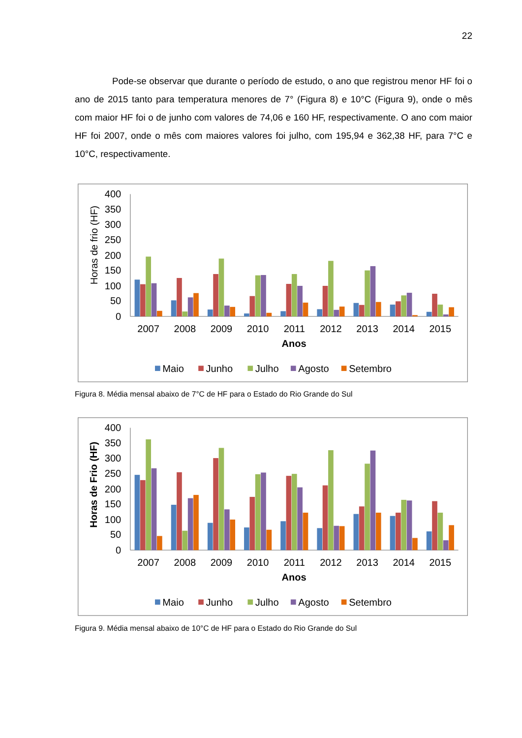22
Pode-se observar que durante o período de estudo, o ano que registrou menor HF foi o ano de 2015 tanto para temperatura menores de 7° (Figura 8) e 10°C (Figura 9), onde o mês com maior HF foi o de junho com valores de 74,06 e 160 HF, respectivamente. O ano com maior HF foi 2007, onde o mês com maiores valores foi julho, com 195,94 e 362,38 HF, para 7°C e 10°C, respectivamente.
0
50
100
150
200
250
300
350
400
Horas de frio (HF)
2007
2008
2009
2010
2011
2012
2013
2014
2015
Anos
Maio
Junho
Julho
Agosto
Setembro
Figura 8. Média mensal abaixo de 7°C de HF para o Estado do Rio Grande do Sul
0
50
100
150
200
250
300
350
400
Horas de Frio (HF)
2007
2008
2009
2010
2011
2012
2013
2014
2015
Anos
Maio
Junho
Julho
Agosto
Setembro
Figura 9. Média mensal abaixo de 10°C de HF para o Estado do Rio Grande do Sul